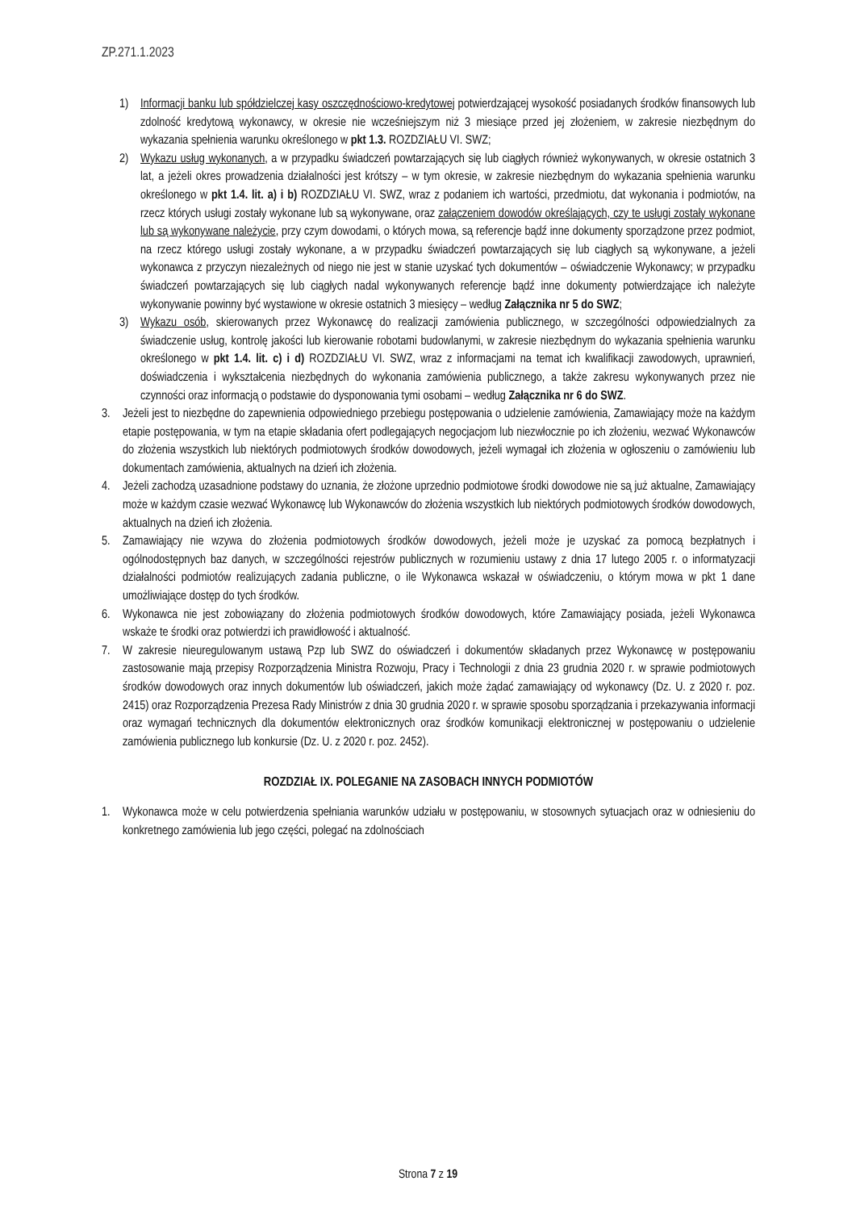ZP.271.1.2023
1) Informacji banku lub spółdzielczej kasy oszczędnościowo-kredytowej potwierdzającej wysokość posiadanych środków finansowych lub zdolność kredytową wykonawcy, w okresie nie wcześniejszym niż 3 miesiące przed jej złożeniem, w zakresie niezbędnym do wykazania spełnienia warunku określonego w pkt 1.3. ROZDZIAŁU VI. SWZ;
2) Wykazu usług wykonanych, a w przypadku świadczeń powtarzających się lub ciągłych również wykonywanych, w okresie ostatnich 3 lat, a jeżeli okres prowadzenia działalności jest krótszy – w tym okresie, w zakresie niezbędnym do wykazania spełnienia warunku określonego w pkt 1.4. lit. a) i b) ROZDZIAŁU VI. SWZ, wraz z podaniem ich wartości, przedmiotu, dat wykonania i podmiotów, na rzecz których usługi zostały wykonane lub są wykonywane, oraz załączeniem dowodów określających, czy te usługi zostały wykonane lub są wykonywane należycie, przy czym dowodami, o których mowa, są referencje bądź inne dokumenty sporządzone przez podmiot, na rzecz którego usługi zostały wykonane, a w przypadku świadczeń powtarzających się lub ciągłych są wykonywane, a jeżeli wykonawca z przyczyn niezależnych od niego nie jest w stanie uzyskać tych dokumentów – oświadczenie Wykonawcy; w przypadku świadczeń powtarzających się lub ciągłych nadal wykonywanych referencje bądź inne dokumenty potwierdzające ich należyte wykonywanie powinny być wystawione w okresie ostatnich 3 miesięcy – według Załącznika nr 5 do SWZ;
3) Wykazu osób, skierowanych przez Wykonawcę do realizacji zamówienia publicznego, w szczególności odpowiedzialnych za świadczenie usług, kontrolę jakości lub kierowanie robotami budowlanymi, w zakresie niezbędnym do wykazania spełnienia warunku określonego w pkt 1.4. lit. c) i d) ROZDZIAŁU VI. SWZ, wraz z informacjami na temat ich kwalifikacji zawodowych, uprawnień, doświadczenia i wykształcenia niezbędnych do wykonania zamówienia publicznego, a także zakresu wykonywanych przez nie czynności oraz informacją o podstawie do dysponowania tymi osobami – według Załącznika nr 6 do SWZ.
3. Jeżeli jest to niezbędne do zapewnienia odpowiedniego przebiegu postępowania o udzielenie zamówienia, Zamawiający może na każdym etapie postępowania, w tym na etapie składania ofert podlegających negocjacjom lub niezwłocznie po ich złożeniu, wezwać Wykonawców do złożenia wszystkich lub niektórych podmiotowych środków dowodowych, jeżeli wymagał ich złożenia w ogłoszeniu o zamówieniu lub dokumentach zamówienia, aktualnych na dzień ich złożenia.
4. Jeżeli zachodzą uzasadnione podstawy do uznania, że złożone uprzednio podmiotowe środki dowodowe nie są już aktualne, Zamawiający może w każdym czasie wezwać Wykonawcę lub Wykonawców do złożenia wszystkich lub niektórych podmiotowych środków dowodowych, aktualnych na dzień ich złożenia.
5. Zamawiający nie wzywa do złożenia podmiotowych środków dowodowych, jeżeli może je uzyskać za pomocą bezpłatnych i ogólnodostępnych baz danych, w szczególności rejestrów publicznych w rozumieniu ustawy z dnia 17 lutego 2005 r. o informatyzacji działalności podmiotów realizujących zadania publiczne, o ile Wykonawca wskazał w oświadczeniu, o którym mowa w pkt 1 dane umożliwiające dostęp do tych środków.
6. Wykonawca nie jest zobowiązany do złożenia podmiotowych środków dowodowych, które Zamawiający posiada, jeżeli Wykonawca wskaże te środki oraz potwierdzi ich prawidłowość i aktualność.
7. W zakresie nieuregulowanym ustawą Pzp lub SWZ do oświadczeń i dokumentów składanych przez Wykonawcę w postępowaniu zastosowanie mają przepisy Rozporządzenia Ministra Rozwoju, Pracy i Technologii z dnia 23 grudnia 2020 r. w sprawie podmiotowych środków dowodowych oraz innych dokumentów lub oświadczeń, jakich może żądać zamawiający od wykonawcy (Dz. U. z 2020 r. poz. 2415) oraz Rozporządzenia Prezesa Rady Ministrów z dnia 30 grudnia 2020 r. w sprawie sposobu sporządzania i przekazywania informacji oraz wymagań technicznych dla dokumentów elektronicznych oraz środków komunikacji elektronicznej w postępowaniu o udzielenie zamówienia publicznego lub konkursie (Dz. U. z 2020 r. poz. 2452).
ROZDZIAŁ IX. POLEGANIE NA ZASOBACH INNYCH PODMIOTÓW
1. Wykonawca może w celu potwierdzenia spełniania warunków udziału w postępowaniu, w stosownych sytuacjach oraz w odniesieniu do konkretnego zamówienia lub jego części, polegać na zdolnościach
Strona 7 z 19